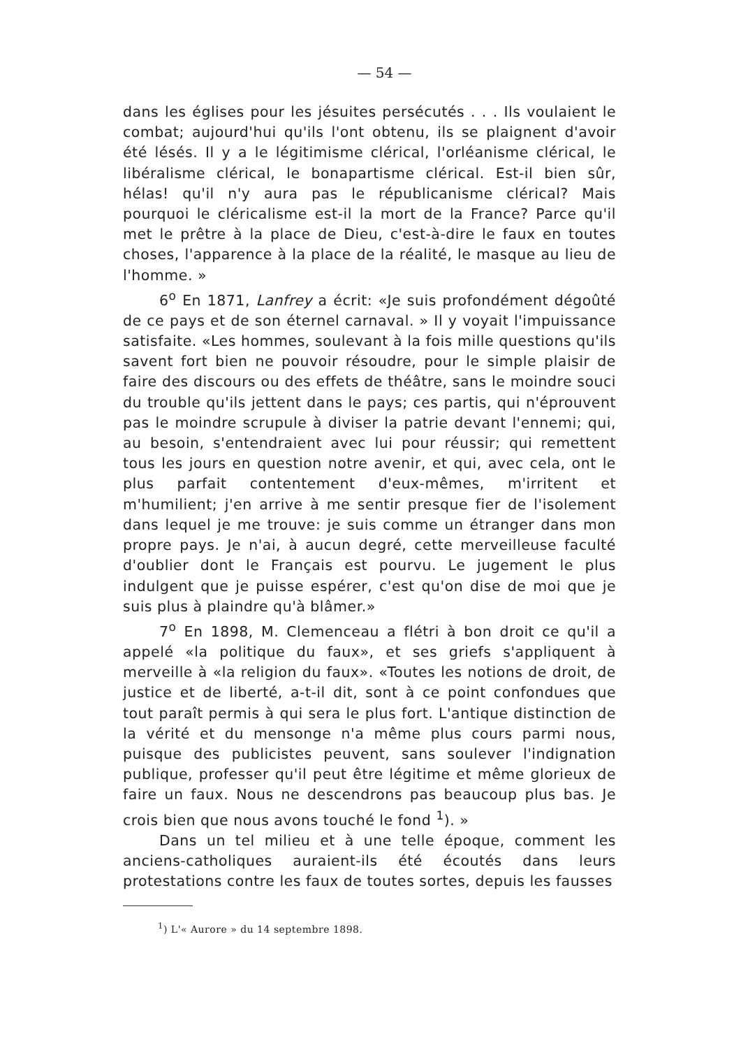— 54 —
dans les églises pour les jésuites persécutés . . . Ils voulaient le combat; aujourd'hui qu'ils l'ont obtenu, ils se plaignent d'avoir été lésés. Il y a le légitimisme clérical, l'orléanisme clérical, le libéralisme clérical, le bonapartisme clérical. Est-il bien sûr, hélas! qu'il n'y aura pas le républicanisme clérical? Mais pourquoi le cléricalisme est-il la mort de la France? Parce qu'il met le prêtre à la place de Dieu, c'est-à-dire le faux en toutes choses, l'apparence à la place de la réalité, le masque au lieu de l'homme. »
6<sup>o</sup> En 1871, Lanfrey a écrit: «Je suis profondément dégoûté de ce pays et de son éternel carnaval. » Il y voyait l'impuissance satisfaite. «Les hommes, soulevant à la fois mille questions qu'ils savent fort bien ne pouvoir résoudre, pour le simple plaisir de faire des discours ou des effets de théâtre, sans le moindre souci du trouble qu'ils jettent dans le pays; ces partis, qui n'éprouvent pas le moindre scrupule à diviser la patrie devant l'ennemi; qui, au besoin, s'entendraient avec lui pour réussir; qui remettent tous les jours en question notre avenir, et qui, avec cela, ont le plus parfait contentement d'eux-mêmes, m'irritent et m'humilient; j'en arrive à me sentir presque fier de l'isolement dans lequel je me trouve: je suis comme un étranger dans mon propre pays. Je n'ai, à aucun degré, cette merveilleuse faculté d'oublier dont le Français est pourvu. Le jugement le plus indulgent que je puisse espérer, c'est qu'on dise de moi que je suis plus à plaindre qu'à blâmer.»
7<sup>o</sup> En 1898, M. Clemenceau a flétri à bon droit ce qu'il a appelé «la politique du faux», et ses griefs s'appliquent à merveille à «la religion du faux». «Toutes les notions de droit, de justice et de liberté, a-t-il dit, sont à ce point confondues que tout paraît permis à qui sera le plus fort. L'antique distinction de la vérité et du mensonge n'a même plus cours parmi nous, puisque des publicistes peuvent, sans soulever l'indignation publique, professer qu'il peut être légitime et même glorieux de faire un faux. Nous ne descendrons pas beaucoup plus bas. Je crois bien que nous avons touché le fond <sup>1</sup>). »
Dans un tel milieu et à une telle époque, comment les anciens-catholiques auraient-ils été écoutés dans leurs protestations contre les faux de toutes sortes, depuis les fausses
<sup>1</sup>) L'« Aurore » du 14 septembre 1898.